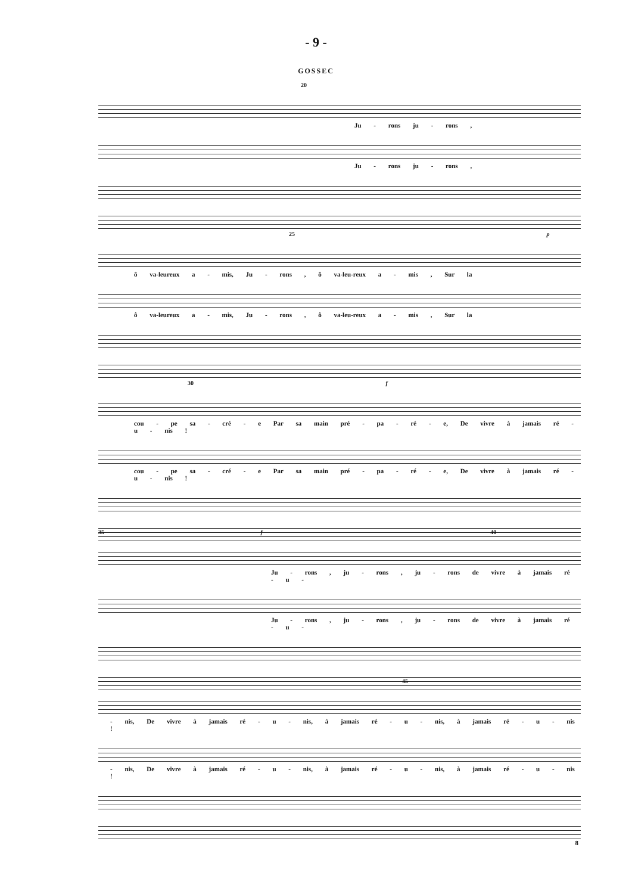- 9 -
GOSSEC
20
Ju - rons ju - rons ,
Ju - rons ju - rons ,
25 p
ô va-leureux a - mis, Ju - rons , ô va-leu-reux a - mis , Sur la
ô va-leureux a - mis, Ju - rons , ô va-leu-reux a - mis , Sur la
30 f
cou - pe sa - cré - e Par sa main pré - pa - ré - e, De vivre à jamais ré - u - nis !
cou - pe sa - cré - e Par sa main pré - pa - ré - e, De vivre à jamais ré - u - nis !
35 f 40
Ju - rons , ju - rons , ju - rons de vivre à jamais ré - u -
Ju - rons , ju - rons , ju - rons de vivre à jamais ré - u -
45
- nis, De vivre à jamais ré - u - nis, à jamais ré - u - nis, à jamais ré - u - nis !
- nis, De vivre à jamais ré - u - nis, à jamais ré - u - nis, à jamais ré - u - nis !
8